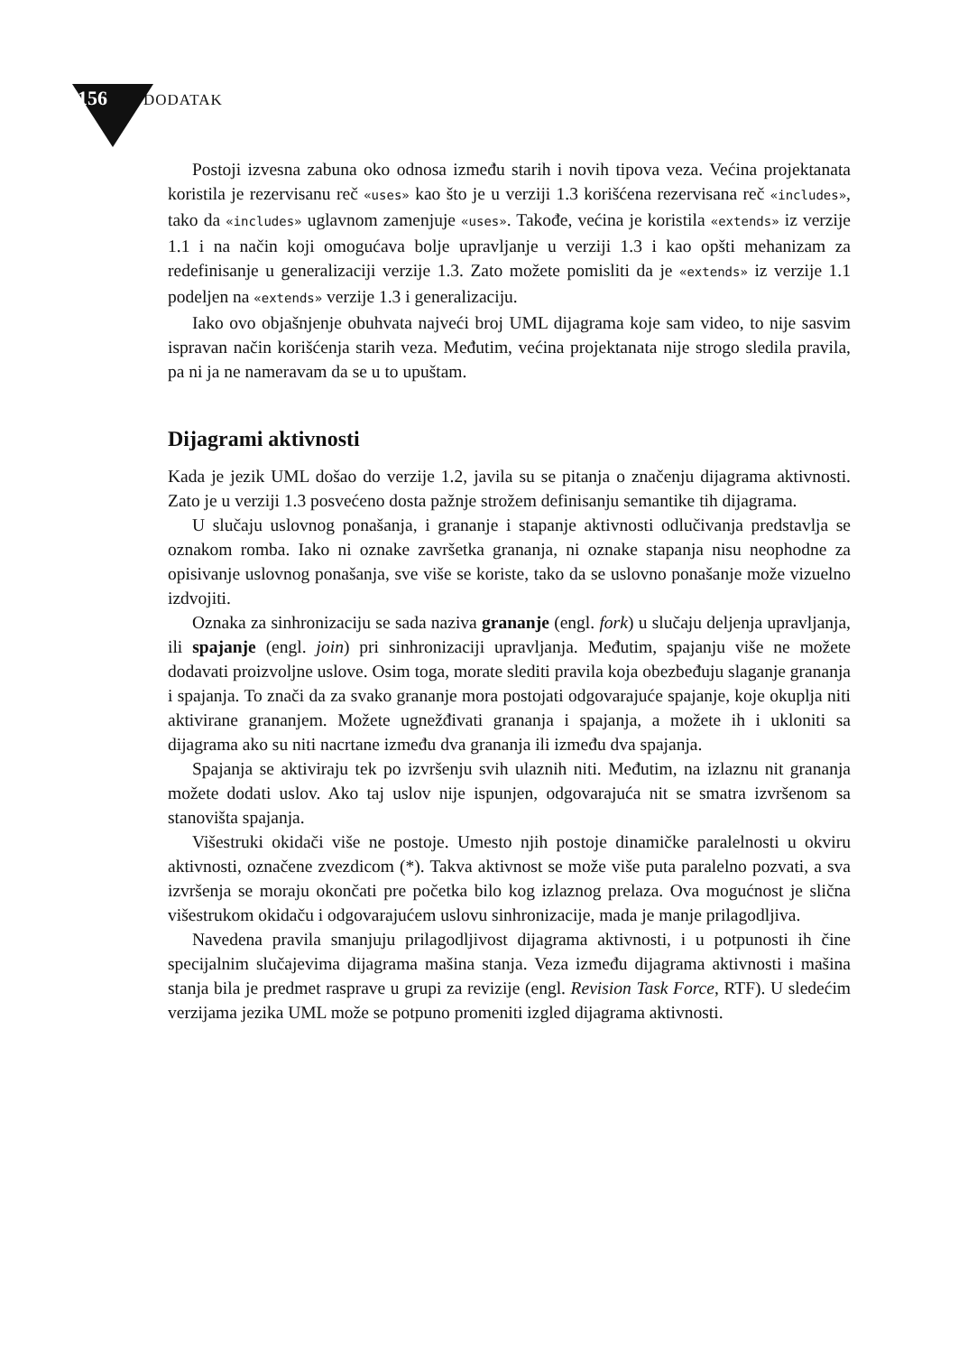156 DODATAK
Postoji izvesna zabuna oko odnosa između starih i novih tipova veza. Većina projektanata koristila je rezervisanu reč «uses» kao što je u verziji 1.3 korišćena rezervisana reč «includes», tako da «includes» uglavnom zamenjuje «uses». Takođe, većina je koristila «extends» iz verzije 1.1 i na način koji omogućava bolje upravljanje u verziji 1.3 i kao opšti mehanizam za redefinisanje u generalizaciji verzije 1.3. Zato možete pomisliti da je «extends» iz verzije 1.1 podeljen na «extends» verzije 1.3 i generalizaciju.
Iako ovo objašnjenje obuhvata najveći broj UML dijagrama koje sam video, to nije sasvim ispravan način korišćenja starih veza. Međutim, većina projektanata nije strogo sledila pravila, pa ni ja ne nameravam da se u to upuštam.
Dijagrami aktivnosti
Kada je jezik UML došao do verzije 1.2, javila su se pitanja o značenju dijagrama aktivnosti. Zato je u verziji 1.3 posvećeno dosta pažnje strožem definisanju semantike tih dijagrama.
U slučaju uslovnog ponašanja, i grananje i stapanje aktivnosti odlučivanja predstavlja se oznakom romba. Iako ni oznake završetka grananja, ni oznake stapanja nisu neophodne za opisivanje uslovnog ponašanja, sve više se koriste, tako da se uslovno ponašanje može vizuelno izdvojiti.
Oznaka za sinhronizaciju se sada naziva grananje (engl. fork) u slučaju deljenja upravljanja, ili spajanje (engl. join) pri sinhronizaciji upravljanja. Međutim, spajanju više ne možete dodavati proizvoljne uslove. Osim toga, morate slediti pravila koja obezbeđuju slaganje grananja i spajanja. To znači da za svako grananje mora postojati odgovarajuće spajanje, koje okuplja niti aktivirane grananjem. Možete ugnežđivati grananja i spajanja, a možete ih i ukloniti sa dijagrama ako su niti nacrtane između dva grananja ili između dva spajanja.
Spajanja se aktiviraju tek po izvršenju svih ulaznih niti. Međutim, na izlaznu nit grananja možete dodati uslov. Ako taj uslov nije ispunjen, odgovarajuća nit se smatra izvršenom sa stanovišta spajanja.
Višestruki okidači više ne postoje. Umesto njih postoje dinamičke paralelnosti u okviru aktivnosti, označene zvezdicom (*). Takva aktivnost se može više puta paralelno pozvati, a sva izvršenja se moraju okončati pre početka bilo kog izlaznog prelaza. Ova mogućnost je slična višestrukom okidaču i odgovarajućem uslovu sinhronizacije, mada je manje prilagodljiva.
Navedena pravila smanjuju prilagodljivost dijagrama aktivnosti, i u potpunosti ih čine specijalnim slučajevima dijagrama mašina stanja. Veza između dijagrama aktivnosti i mašina stanja bila je predmet rasprave u grupi za revizije (engl. Revision Task Force, RTF). U sledećim verzijama jezika UML može se potpuno promeniti izgled dijagrama aktivnosti.